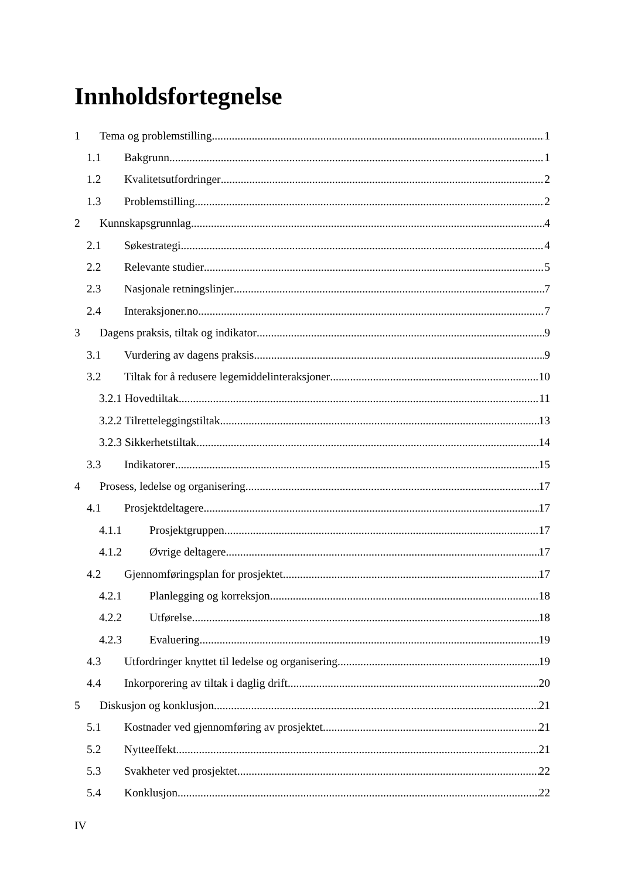Innholdsfortegnelse
1 Tema og problemstilling 1
1.1 Bakgrunn 1
1.2 Kvalitetsutfordringer 2
1.3 Problemstilling 2
2 Kunnskapsgrunnlag 4
2.1 Søkestrategi 4
2.2 Relevante studier 5
2.3 Nasjonale retningslinjer 7
2.4 Interaksjoner.no 7
3 Dagens praksis, tiltak og indikator 9
3.1 Vurdering av dagens praksis 9
3.2 Tiltak for å redusere legemiddelinteraksjoner 10
3.2.1 Hovedtiltak 11
3.2.2 Tilretteleggingstiltak 13
3.2.3 Sikkerhetstiltak 14
3.3 Indikatorer 15
4 Prosess, ledelse og organisering 17
4.1 Prosjektdeltagere 17
4.1.1 Prosjektgruppen 17
4.1.2 Øvrige deltagere 17
4.2 Gjennomføringsplan for prosjektet 17
4.2.1 Planlegging og korreksjon 18
4.2.2 Utførelse 18
4.2.3 Evaluering 19
4.3 Utfordringer knyttet til ledelse og organisering 19
4.4 Inkorporering av tiltak i daglig drift 20
5 Diskusjon og konklusjon 21
5.1 Kostnader ved gjennomføring av prosjektet 21
5.2 Nytteeffekt 21
5.3 Svakheter ved prosjektet 22
5.4 Konklusjon 22
IV